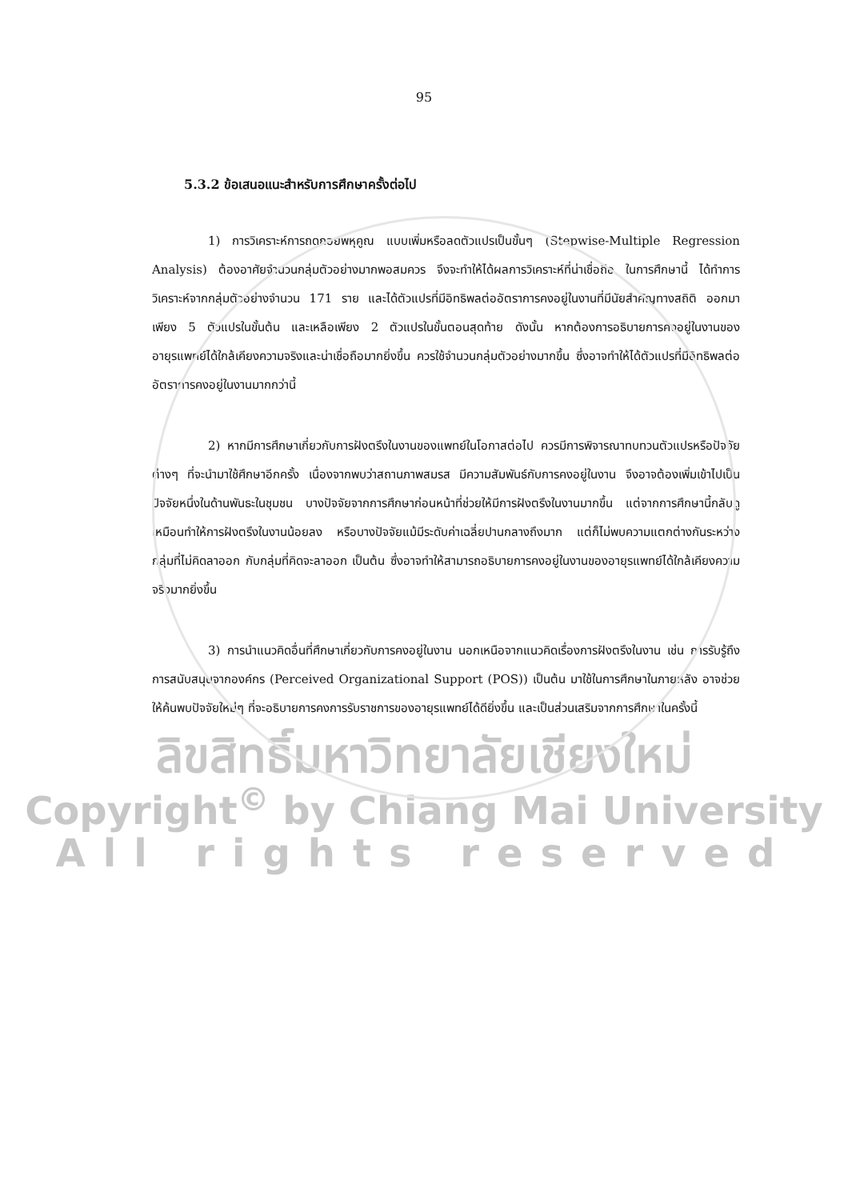95
5.3.2 ข้อเสนอแนะสำหรับการศึกษาครั้งต่อไป
1) การวิเคราะห์การถดถอยพหุคูณ แบบเพิ่มหรือลดตัวแปรเป็นขั้นๆ (Stepwise-Multiple Regression Analysis) ต้องอาศัยจำนวนกลุ่มตัวอย่างมากพอสมควร จึงจะทำให้ได้ผลการวิเคราะห์ที่น่าเชื่อถือ ในการศึกษานี้ ได้ทำการวิเคราะห์จากกลุ่มตัวอย่างจำนวน 171 ราย และได้ตัวแปรที่มีอิทธิพลต่ออัตราการคงอยู่ในงานที่มีนัยสำคัญทางสถิติ ออกมาเพียง 5 ตัวแปรในขั้นต้น และเหลือเพียง 2 ตัวแปรในขั้นตอนสุดท้าย ดังนั้น หากต้องการอธิบายการคงอยู่ในงานของอายุรแพทย์ได้ใกล้เคียงความจริงและน่าเชื่อถือมากยิ่งขึ้น ควรใช้จำนวนกลุ่มตัวอย่างมากขึ้น ซึ่งอาจทำให้ได้ตัวแปรที่มีอิทธิพลต่ออัตราการคงอยู่ในงานมากกว่านี้
2) หากมีการศึกษาเกี่ยวกับการฝังตรึงในงานของแพทย์ในโอกาสต่อไป ควรมีการพิจารณาทบทวนตัวแปรหรือปัจจัยต่างๆ ที่จะนำมาใช้ศึกษาอีกครั้ง เนื่องจากพบว่าสถานภาพสมรส มีความสัมพันธ์กับการคงอยู่ในงาน จึงอาจต้องเพิ่มเข้าไปเป็นปัจจัยหนึ่งในด้านพันธะในชุมชน บางปัจจัยจากการศึกษาก่อนหน้าที่ช่วยให้มีการฝังตรึงในงานมากขึ้น แต่จากการศึกษานี้กลับดูเหมือนทำให้การฝังตรึงในงานน้อยลง หรือบางปัจจัยแม้มีระดับค่าเฉลี่ยปานกลางถึงมาก แต่ก็ไม่พบความแตกต่างกันระหว่างกลุ่มที่ไม่คิดลาออก กับกลุ่มที่คิดจะลาออก เป็นต้น ซึ่งอาจทำให้สามารถอธิบายการคงอยู่ในงานของอายุรแพทย์ได้ใกล้เคียงความจริงมากยิ่งขึ้น
3) การนำแนวคิดอื่นที่ศึกษาเกี่ยวกับการคงอยู่ในงาน นอกเหนือจากแนวคิดเรื่องการฝังตรึงในงาน เช่น การรับรู้ถึงการสนับสนุนจากองค์กร (Perceived Organizational Support (POS)) เป็นต้น มาใช้ในการศึกษาในภายหลัง อาจช่วยให้ค้นพบปัจจัยใหม่ๆ ที่จะอธิบายการคงการรับราชการของอายุรแพทย์ได้ดียิ่งขึ้น และเป็นส่วนเสริมจากการศึกษาในครั้งนี้
ลิขสิทธิ์มหาวิทยาลัยเชียงใหม่
Copyright<sup>©</sup> by Chiang Mai University
All rights reserved